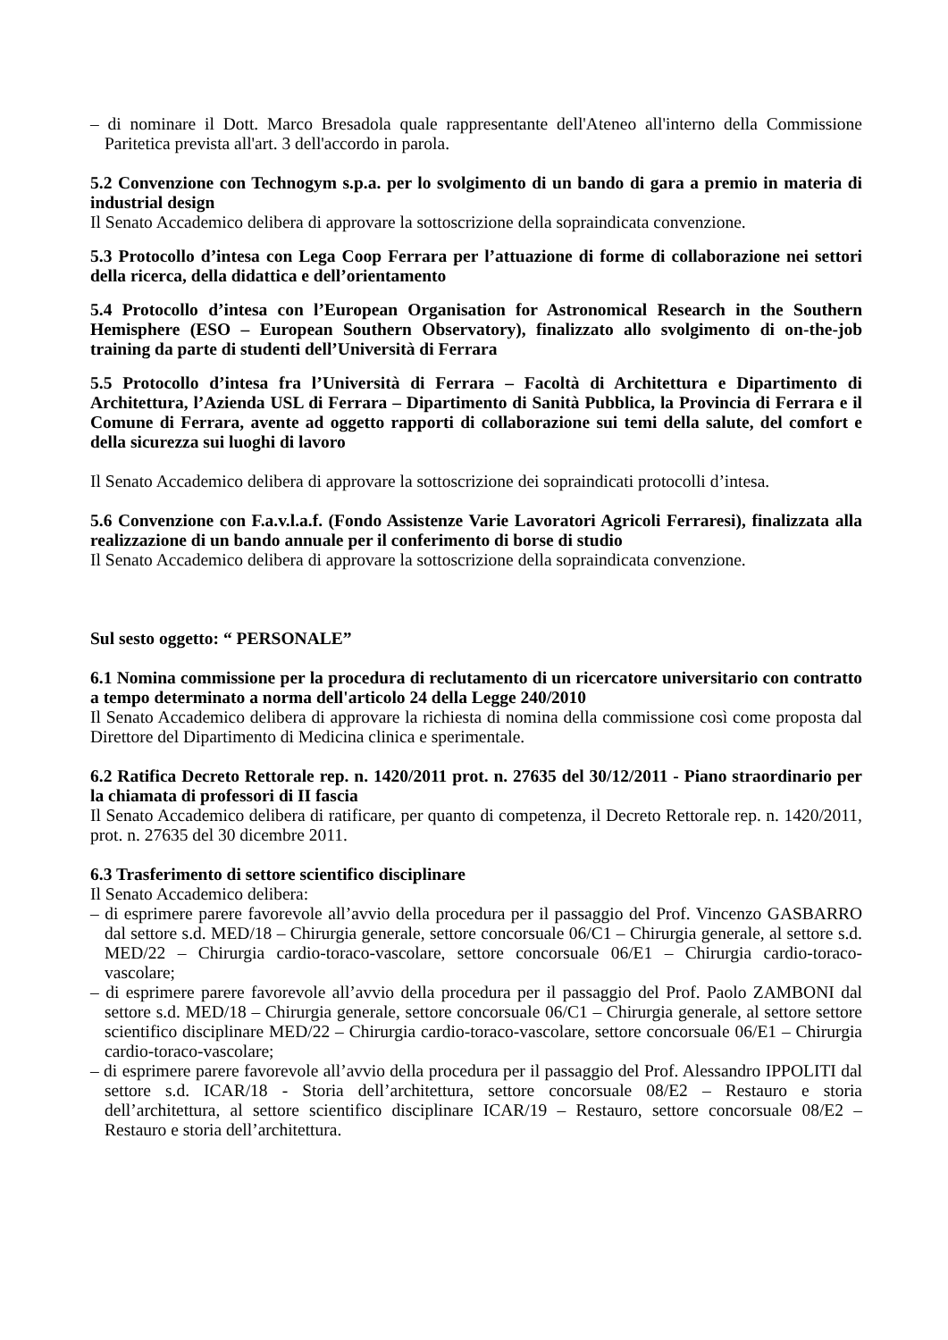– di nominare il Dott. Marco Bresadola quale rappresentante dell'Ateneo all'interno della Commissione Paritetica prevista all'art. 3 dell'accordo in parola.
5.2 Convenzione con Technogym s.p.a. per lo svolgimento di un bando di gara a premio in materia di industrial design
Il Senato Accademico delibera di approvare la sottoscrizione della sopraindicata convenzione.
5.3 Protocollo d’intesa con Lega Coop Ferrara per l’attuazione di forme di collaborazione nei settori della ricerca, della didattica e dell’orientamento
5.4 Protocollo d’intesa con l’European Organisation for Astronomical Research in the Southern Hemisphere (ESO – European Southern Observatory), finalizzato allo svolgimento di on-the-job training da parte di studenti dell’Università di Ferrara
5.5 Protocollo d’intesa fra l’Università di Ferrara – Facoltà di Architettura e Dipartimento di Architettura, l’Azienda USL di Ferrara – Dipartimento di Sanità Pubblica, la Provincia di Ferrara e il Comune di Ferrara, avente ad oggetto rapporti di collaborazione sui temi della salute, del comfort e della sicurezza sui luoghi di lavoro
Il Senato Accademico delibera di approvare la sottoscrizione dei sopraindicati protocolli d’intesa.
5.6 Convenzione con F.a.v.l.a.f. (Fondo Assistenze Varie Lavoratori Agricoli Ferraresi), finalizzata alla realizzazione di un bando annuale per il conferimento di borse di studio
Il Senato Accademico delibera di approvare la sottoscrizione della sopraindicata convenzione.
Sul sesto oggetto: “ PERSONALE”
6.1 Nomina commissione per la procedura di reclutamento di un ricercatore universitario con contratto a tempo determinato a norma dell'articolo 24 della Legge 240/2010
Il Senato Accademico delibera di approvare la richiesta di nomina della commissione così come proposta dal Direttore del Dipartimento di Medicina clinica e sperimentale.
6.2 Ratifica Decreto Rettorale rep. n. 1420/2011 prot. n. 27635 del 30/12/2011 - Piano straordinario per la chiamata di professori di II fascia
Il Senato Accademico delibera di ratificare, per quanto di competenza, il Decreto Rettorale rep. n. 1420/2011, prot. n. 27635 del 30 dicembre 2011.
6.3 Trasferimento di settore scientifico disciplinare
Il Senato Accademico delibera:
– di esprimere parere favorevole all’avvio della procedura per il passaggio del Prof. Vincenzo GASBARRO dal settore s.d. MED/18 – Chirurgia generale, settore concorsuale 06/C1 – Chirurgia generale, al settore s.d. MED/22 – Chirurgia cardio-toraco-vascolare, settore concorsuale 06/E1 – Chirurgia cardio-toraco-vascolare;
– di esprimere parere favorevole all’avvio della procedura per il passaggio del Prof. Paolo ZAMBONI dal settore s.d. MED/18 – Chirurgia generale, settore concorsuale 06/C1 – Chirurgia generale, al settore settore scientifico disciplinare MED/22 – Chirurgia cardio-toraco-vascolare, settore concorsuale 06/E1 – Chirurgia cardio-toraco-vascolare;
– di esprimere parere favorevole all’avvio della procedura per il passaggio del Prof. Alessandro IPPOLITI dal settore s.d. ICAR/18 - Storia dell’architettura, settore concorsuale 08/E2 – Restauro e storia dell’architettura, al settore scientifico disciplinare ICAR/19 – Restauro, settore concorsuale 08/E2 – Restauro e storia dell’architettura.